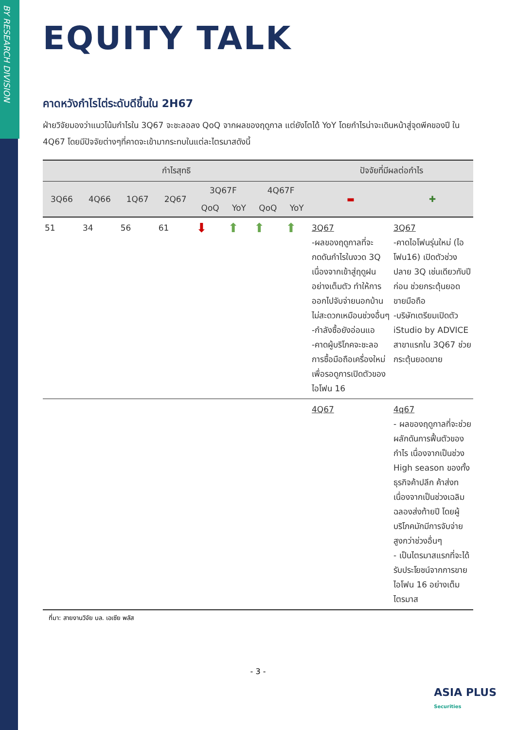BY RESEARCH DIVISION
EQUITY TALK
คาดหวังกำไรไต่ระดับดีขึ้นใน 2H67
ฝ่ายวิจัยมองว่าแนวโน้มกำไรใน 3Q67 จะชะลอลง QoQ จากผลของฤดูกาล แต่ยังโตได้ YoY โดยกำไรน่าจะเดินหน้าสู่จุดพีคของปี ใน 4Q67 โดยมีปัจจัยต่างๆที่คาดจะเข้ามากระทบในแต่ละไตรมาสดังนี้
| กำไรสุทธิ | | | | | | | | ปัจจัยที่มีผลต่อกำไร | |
| --- | --- | --- | --- | --- | --- | --- | --- | --- | --- |
| 3Q66 | 4Q66 | 1Q67 | 2Q67 | 3Q67F | | 4Q67F | | ▬ | ✚ |
| | | | | QoQ | YoY | QoQ | YoY | | |
| 51 | 34 | 56 | 61 | ⬇ | ⬆ | ⬆ | ⬆ | 3Q67 -ผลของฤดูกาลที่จะกดดันกำไรในงวด 3Q เนื่องจากเข้าสู่ฤดูฝนอย่างเต็มตัว ทำให้การออกไปจับจ่ายนอกบ้านไม่สะดวกเหมือนช่วงอื่นๆ -กำลังซื้อยังอ่อนแอ -คาดผู้บริโภคจะชะลอการซื้อมือถือเครื่องใหม่เพื่อรอดูการเปิดตัวของไอโฟน 16 | 3Q67 -คาดไอโฟนรุ่นใหม่ (ไอโฟน16) เปิดตัวช่วงปลาย 3Q เช่นเดียวกับปีก่อน ช่วยกระตุ้นยอดขายมือถือ -บริษัทเตรียมเปิดตัว iStudio by ADVICE สาขาแรกใน 3Q67 ช่วยกระตุ้นยอดขาย |
| | | | | | | | | 4Q67 | 4q67 - ผลของฤดูกาลที่จะช่วยผลักดันการฟื้นตัวของกำไร เนื่องจากเป็นช่วง High season ของทั้งธุรกิจค้าปลีก ค้าส่งท เนื่องจากเป็นช่วงเฉลิมฉลองส่งท้ายปี โดยผู้บริโภคมักมีการจับจ่ายสูงกว่าช่วงอื่นๆ - เป็นไตรมาสแรกที่จะได้รับประโยชน์จากการขายไอโฟน 16 อย่างเต็มไตรมาส |
ที่มา: สายงานวิจัย บล. เอเซีย พลัส
- 3 -
ASIA PLUS
Securities